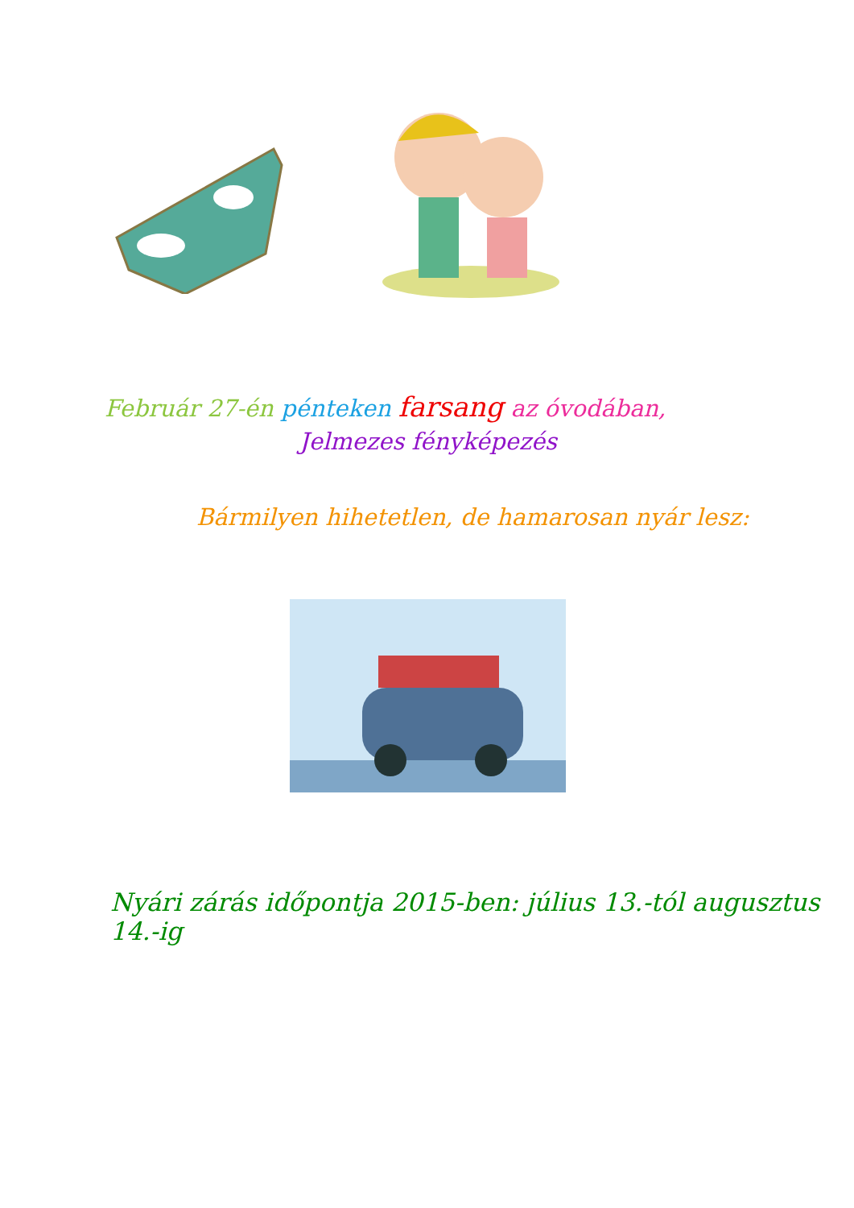Február 27-én pénteken farsang az óvodában,
Jelmezes fényképezés
Bármilyen hihetetlen, de hamarosan nyár lesz:
Nyári zárás időpontja 2015-ben: július 13.-tól augusztus 14.-ig